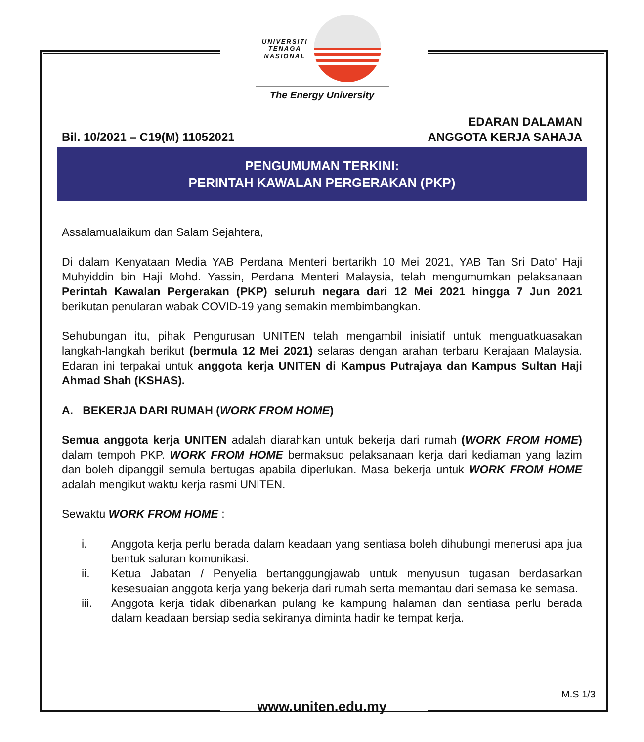UNIVERSITI
TENAGA
NASIONAL
The Energy University
Bil. 10/2021 – C19(M) 11052021
EDARAN DALAMAN
ANGGOTA KERJA SAHAJA
PENGUMUMAN TERKINI:
PERINTAH KAWALAN PERGERAKAN (PKP)
Assalamualaikum dan Salam Sejahtera,
Di dalam Kenyataan Media YAB Perdana Menteri bertarikh 10 Mei 2021, YAB Tan Sri Dato' Haji Muhyiddin bin Haji Mohd. Yassin, Perdana Menteri Malaysia, telah mengumumkan pelaksanaan Perintah Kawalan Pergerakan (PKP) seluruh negara dari 12 Mei 2021 hingga 7 Jun 2021 berikutan penularan wabak COVID-19 yang semakin membimbangkan.
Sehubungan itu, pihak Pengurusan UNITEN telah mengambil inisiatif untuk menguatkuasakan langkah-langkah berikut (bermula 12 Mei 2021) selaras dengan arahan terbaru Kerajaan Malaysia. Edaran ini terpakai untuk anggota kerja UNITEN di Kampus Putrajaya dan Kampus Sultan Haji Ahmad Shah (KSHAS).
A. BEKERJA DARI RUMAH (WORK FROM HOME)
Semua anggota kerja UNITEN adalah diarahkan untuk bekerja dari rumah (WORK FROM HOME) dalam tempoh PKP. WORK FROM HOME bermaksud pelaksanaan kerja dari kediaman yang lazim dan boleh dipanggil semula bertugas apabila diperlukan. Masa bekerja untuk WORK FROM HOME adalah mengikut waktu kerja rasmi UNITEN.
Sewaktu WORK FROM HOME :
i. Anggota kerja perlu berada dalam keadaan yang sentiasa boleh dihubungi menerusi apa jua bentuk saluran komunikasi.
ii. Ketua Jabatan / Penyelia bertanggungjawab untuk menyusun tugasan berdasarkan kesesuaian anggota kerja yang bekerja dari rumah serta memantau dari semasa ke semasa.
iii. Anggota kerja tidak dibenarkan pulang ke kampung halaman dan sentiasa perlu berada dalam keadaan bersiap sedia sekiranya diminta hadir ke tempat kerja.
M.S 1/3
www.uniten.edu.my